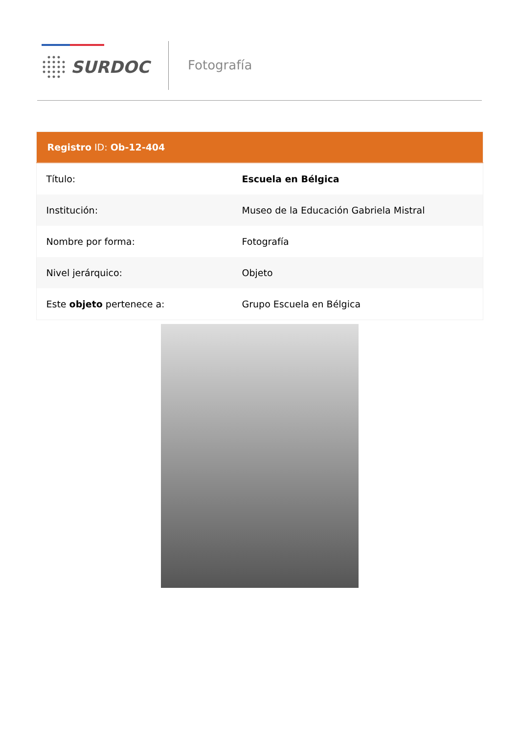SURDOC Fotografía
| Registro ID: Ob-12-404 | |
| --- | --- |
| Título: | Escuela en Bélgica |
| Institución: | Museo de la Educación Gabriela Mistral |
| Nombre por forma: | Fotografía |
| Nivel jerárquico: | Objeto |
| Este objeto pertenece a: | Grupo Escuela en Bélgica |